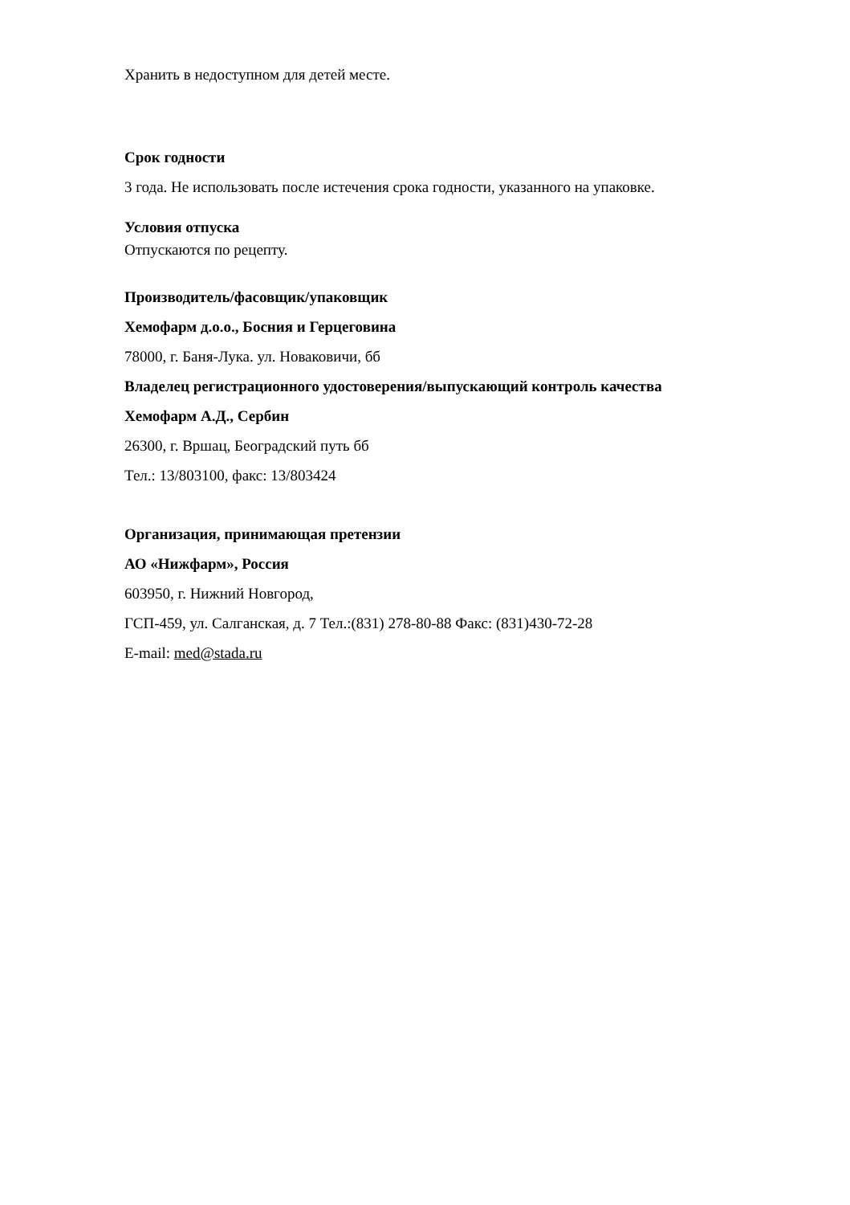Хранить в недоступном для детей месте.
Срок годности
3 года. Не использовать после истечения срока годности, указанного на упаковке.
Условия отпуска
Отпускаются по рецепту.
Производитель/фасовщик/упаковщик
Хемофарм д.о.о., Босния и Герцеговина
78000, г. Баня-Лука. ул. Новаковичи, бб
Владелец регистрационного удостоверения/выпускающий контроль качества
Хемофарм А.Д., Сербин
26300, г. Вршац, Београдский путь бб
Тел.: 13/803100, факс: 13/803424
Организация, принимающая претензии
АО «Нижфарм», Россия
603950, г. Нижний Новгород,
ГСП-459, ул. Салганская, д. 7 Тел.:(831) 278-80-88 Факс: (831)430-72-28
E-mail: med@stada.ru